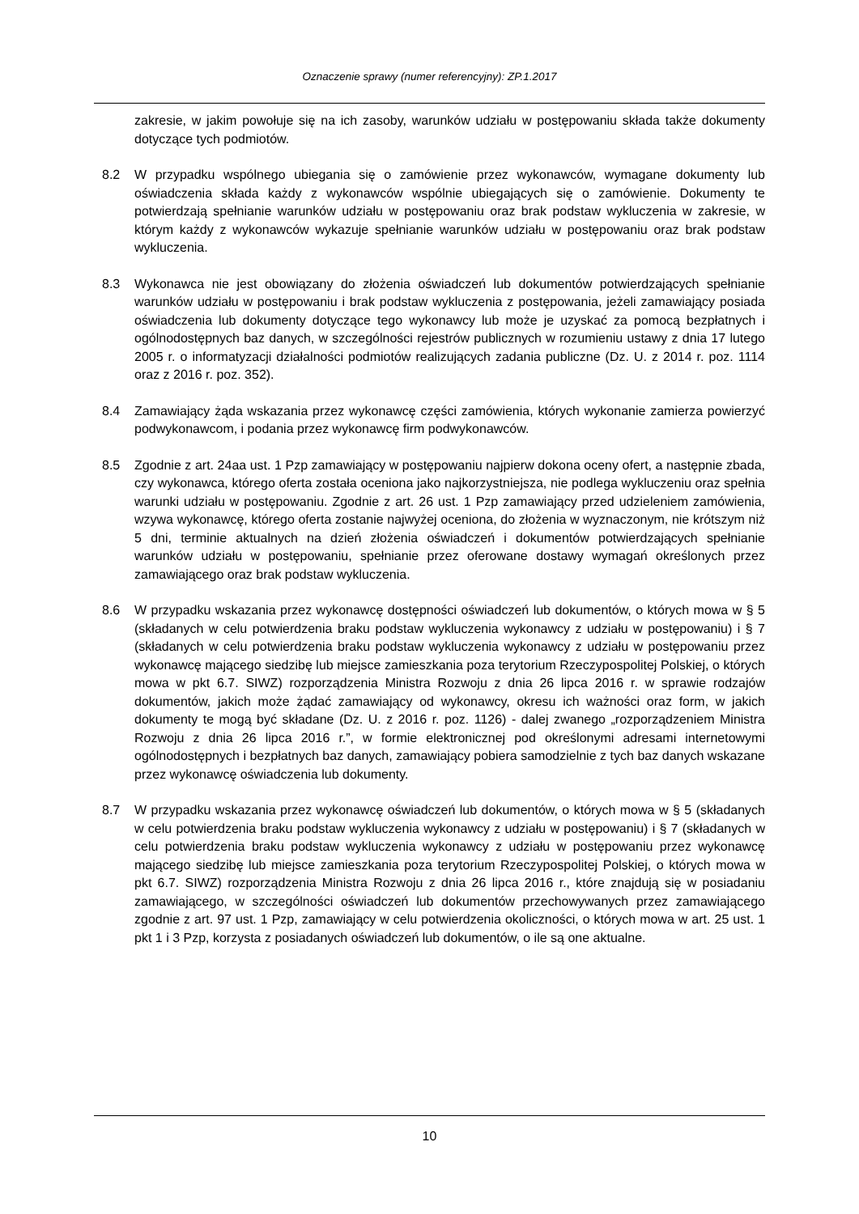Oznaczenie sprawy (numer referencyjny): ZP.1.2017
zakresie, w jakim powołuje się na ich zasoby, warunków udziału w postępowaniu składa także dokumenty dotyczące tych podmiotów.
8.2 W przypadku wspólnego ubiegania się o zamówienie przez wykonawców, wymagane dokumenty lub oświadczenia składa każdy z wykonawców wspólnie ubiegających się o zamówienie. Dokumenty te potwierdzają spełnianie warunków udziału w postępowaniu oraz brak podstaw wykluczenia w zakresie, w którym każdy z wykonawców wykazuje spełnianie warunków udziału w postępowaniu oraz brak podstaw wykluczenia.
8.3 Wykonawca nie jest obowiązany do złożenia oświadczeń lub dokumentów potwierdzających spełnianie warunków udziału w postępowaniu i brak podstaw wykluczenia z postępowania, jeżeli zamawiający posiada oświadczenia lub dokumenty dotyczące tego wykonawcy lub może je uzyskać za pomocą bezpłatnych i ogólnodostępnych baz danych, w szczególności rejestrów publicznych w rozumieniu ustawy z dnia 17 lutego 2005 r. o informatyzacji działalności podmiotów realizujących zadania publiczne (Dz. U. z 2014 r. poz. 1114 oraz z 2016 r. poz. 352).
8.4 Zamawiający żąda wskazania przez wykonawcę części zamówienia, których wykonanie zamierza powierzyć podwykonawcom, i podania przez wykonawcę firm podwykonawców.
8.5 Zgodnie z art. 24aa ust. 1 Pzp zamawiający w postępowaniu najpierw dokona oceny ofert, a następnie zbada, czy wykonawca, którego oferta została oceniona jako najkorzystniejsza, nie podlega wykluczeniu oraz spełnia warunki udziału w postępowaniu. Zgodnie z art. 26 ust. 1 Pzp zamawiający przed udzieleniem zamówienia, wzywa wykonawcę, którego oferta zostanie najwyżej oceniona, do złożenia w wyznaczonym, nie krótszym niż 5 dni, terminie aktualnych na dzień złożenia oświadczeń i dokumentów potwierdzających spełnianie warunków udziału w postępowaniu, spełnianie przez oferowane dostawy wymagań określonych przez zamawiającego oraz brak podstaw wykluczenia.
8.6 W przypadku wskazania przez wykonawcę dostępności oświadczeń lub dokumentów, o których mowa w § 5 (składanych w celu potwierdzenia braku podstaw wykluczenia wykonawcy z udziału w postępowaniu) i § 7 (składanych w celu potwierdzenia braku podstaw wykluczenia wykonawcy z udziału w postępowaniu przez wykonawcę mającego siedzibę lub miejsce zamieszkania poza terytorium Rzeczypospolitej Polskiej, o których mowa w pkt 6.7. SIWZ) rozporządzenia Ministra Rozwoju z dnia 26 lipca 2016 r. w sprawie rodzajów dokumentów, jakich może żądać zamawiający od wykonawcy, okresu ich ważności oraz form, w jakich dokumenty te mogą być składane (Dz. U. z 2016 r. poz. 1126) - dalej zwanego „rozporządzeniem Ministra Rozwoju z dnia 26 lipca 2016 r.”, w formie elektronicznej pod określonymi adresami internetowymi ogólnodostępnych i bezpłatnych baz danych, zamawiający pobiera samodzielnie z tych baz danych wskazane przez wykonawcę oświadczenia lub dokumenty.
8.7 W przypadku wskazania przez wykonawcę oświadczeń lub dokumentów, o których mowa w § 5 (składanych w celu potwierdzenia braku podstaw wykluczenia wykonawcy z udziału w postępowaniu) i § 7 (składanych w celu potwierdzenia braku podstaw wykluczenia wykonawcy z udziału w postępowaniu przez wykonawcę mającego siedzibę lub miejsce zamieszkania poza terytorium Rzeczypospolitej Polskiej, o których mowa w pkt 6.7. SIWZ) rozporządzenia Ministra Rozwoju z dnia 26 lipca 2016 r., które znajdują się w posiadaniu zamawiającego, w szczególności oświadczeń lub dokumentów przechowywanych przez zamawiającego zgodnie z art. 97 ust. 1 Pzp, zamawiający w celu potwierdzenia okoliczności, o których mowa w art. 25 ust. 1 pkt 1 i 3 Pzp, korzysta z posiadanych oświadczeń lub dokumentów, o ile są one aktualne.
10